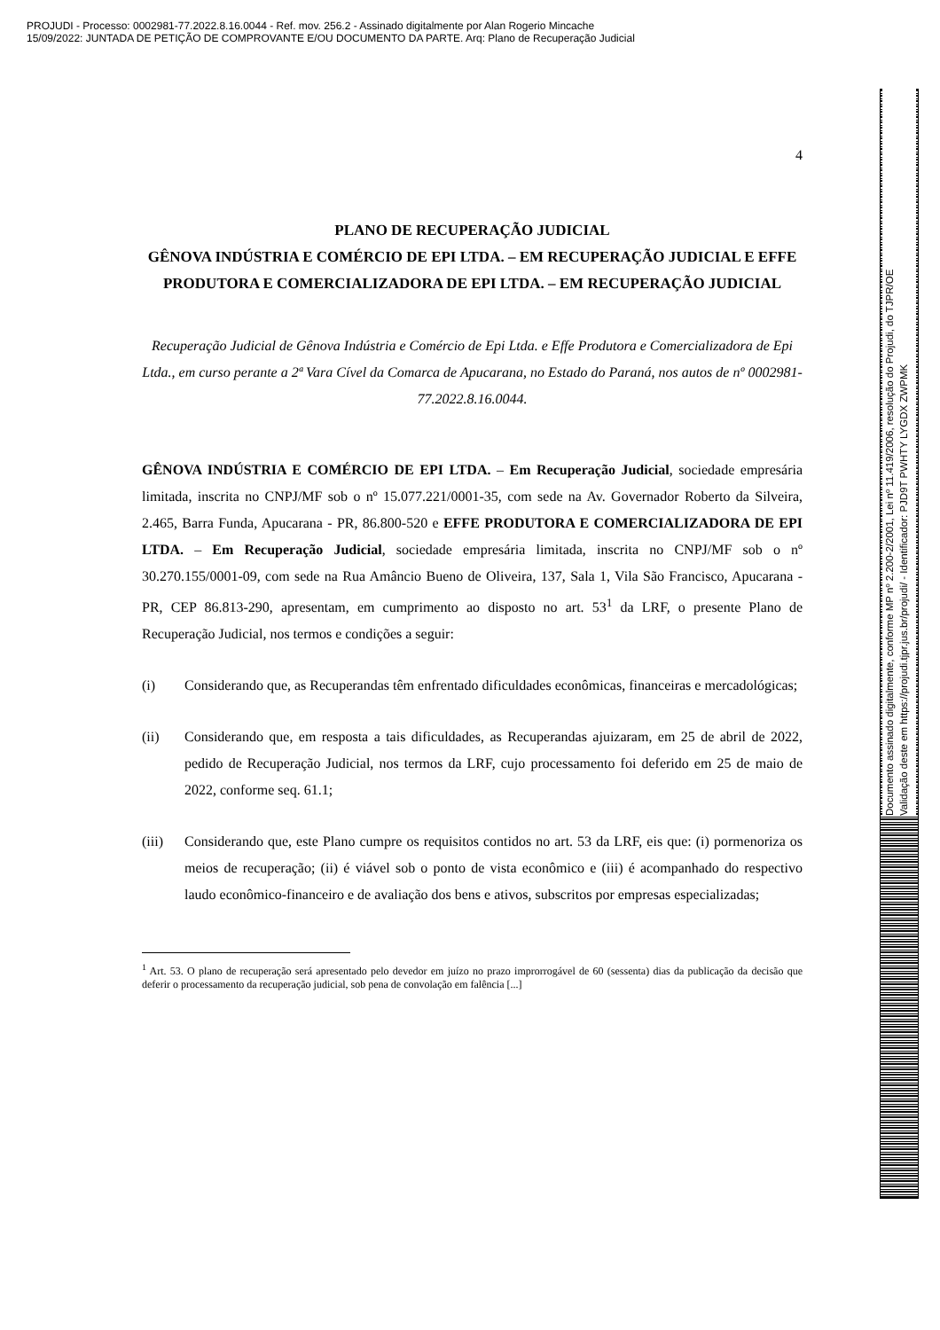PROJUDI - Processo: 0002981-77.2022.8.16.0044 - Ref. mov. 256.2 - Assinado digitalmente por Alan Rogerio Mincache
15/09/2022: JUNTADA DE PETIÇÃO DE COMPROVANTE E/OU DOCUMENTO DA PARTE. Arq: Plano de Recuperação Judicial
Documento assinado digitalmente, conforme MP nº 2.200-2/2001, Lei nº 11.419/2006, resolução do Projudi, do TJPR/OE
Validação deste em https://projudi.tjpr.jus.br/projudi/ - Identificador: PJD9T PWHTY LYGDX ZWPMK
4
PLANO DE RECUPERAÇÃO JUDICIAL
GÊNOVA INDÚSTRIA E COMÉRCIO DE EPI LTDA. – EM RECUPERAÇÃO JUDICIAL E EFFE PRODUTORA E COMERCIALIZADORA DE EPI LTDA. – EM RECUPERAÇÃO JUDICIAL
Recuperação Judicial de Gênova Indústria e Comércio de Epi Ltda. e Effe Produtora e Comercializadora de Epi Ltda., em curso perante a 2ª Vara Cível da Comarca de Apucarana, no Estado do Paraná, nos autos de nº 0002981-77.2022.8.16.0044.
GÊNOVA INDÚSTRIA E COMÉRCIO DE EPI LTDA. – Em Recuperação Judicial, sociedade empresária limitada, inscrita no CNPJ/MF sob o nº 15.077.221/0001-35, com sede na Av. Governador Roberto da Silveira, 2.465, Barra Funda, Apucarana - PR, 86.800-520 e EFFE PRODUTORA E COMERCIALIZADORA DE EPI LTDA. – Em Recuperação Judicial, sociedade empresária limitada, inscrita no CNPJ/MF sob o nº 30.270.155/0001-09, com sede na Rua Amâncio Bueno de Oliveira, 137, Sala 1, Vila São Francisco, Apucarana - PR, CEP 86.813-290, apresentam, em cumprimento ao disposto no art. 53<sup>1</sup> da LRF, o presente Plano de Recuperação Judicial, nos termos e condições a seguir:
(i) Considerando que, as Recuperandas têm enfrentado dificuldades econômicas, financeiras e mercadológicas;
(ii) Considerando que, em resposta a tais dificuldades, as Recuperandas ajuizaram, em 25 de abril de 2022, pedido de Recuperação Judicial, nos termos da LRF, cujo processamento foi deferido em 25 de maio de 2022, conforme seq. 61.1;
(iii) Considerando que, este Plano cumpre os requisitos contidos no art. 53 da LRF, eis que: (i) pormenoriza os meios de recuperação; (ii) é viável sob o ponto de vista econômico e (iii) é acompanhado do respectivo laudo econômico-financeiro e de avaliação dos bens e ativos, subscritos por empresas especializadas;
<sup>1</sup> Art. 53. O plano de recuperação será apresentado pelo devedor em juízo no prazo improrrogável de 60 (sessenta) dias da publicação da decisão que deferir o processamento da recuperação judicial, sob pena de convolação em falência [...]